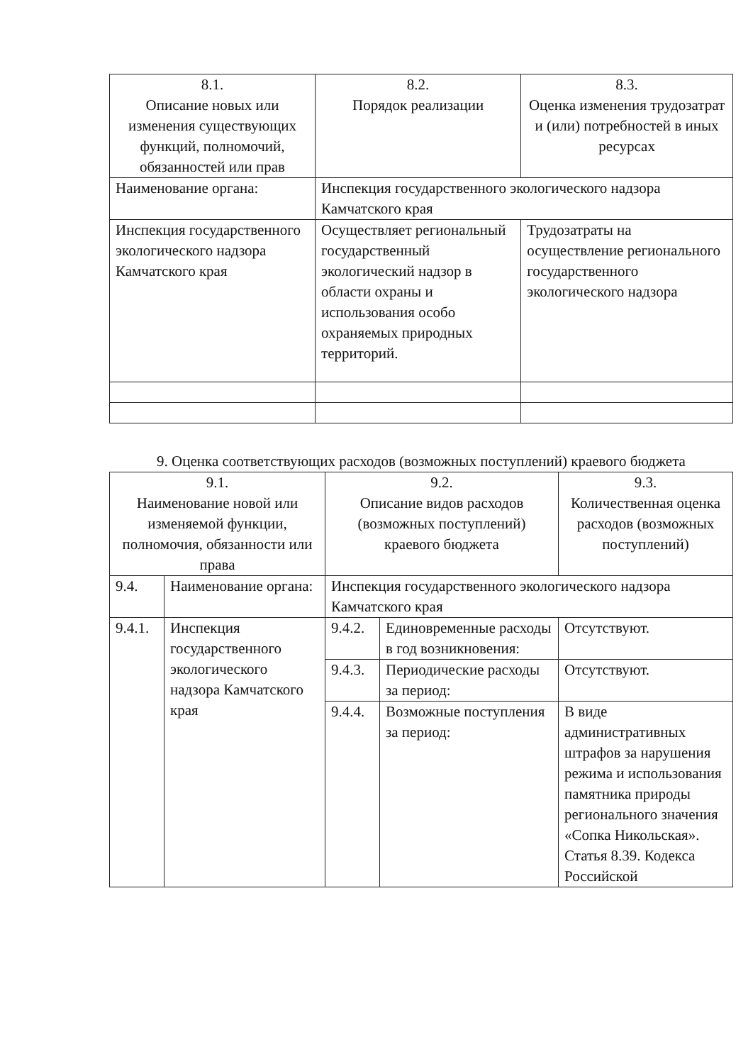| 8.1. Описание новых или изменения существующих функций, полномочий, обязанностей или прав | 8.2. Порядок реализации | 8.3. Оценка изменения трудозатрат и (или) потребностей в иных ресурсах |
| Наименование органа: | Инспекция государственного экологического надзора Камчатского края | |
| Инспекция государственного экологического надзора Камчатского края | Осуществляет региональный государственный экологический надзор в области охраны и использования особо охраняемых природных территорий. | Трудозатраты на осуществление регионального государственного экологического надзора |
9. Оценка соответствующих расходов (возможных поступлений) краевого бюджета
| 9.1. Наименование новой или изменяемой функции, полномочия, обязанности или права | | 9.2. Описание видов расходов (возможных поступлений) краевого бюджета | | 9.3. Количественная оценка расходов (возможных поступлений) |
| 9.4. | Наименование органа: | Инспекция государственного экологического надзора Камчатского края | | |
| 9.4.1. | Инспекция государственного экологического надзора Камчатского края | 9.4.2. | Единовременные расходы в год возникновения: | Отсутствуют. |
| | | 9.4.3. | Периодические расходы за период: | Отсутствуют. |
| | | 9.4.4. | Возможные поступления за период: | В виде административных штрафов за нарушения режима и использования памятника природы регионального значения «Сопка Никольская». Статья 8.39. Кодекса Российской |